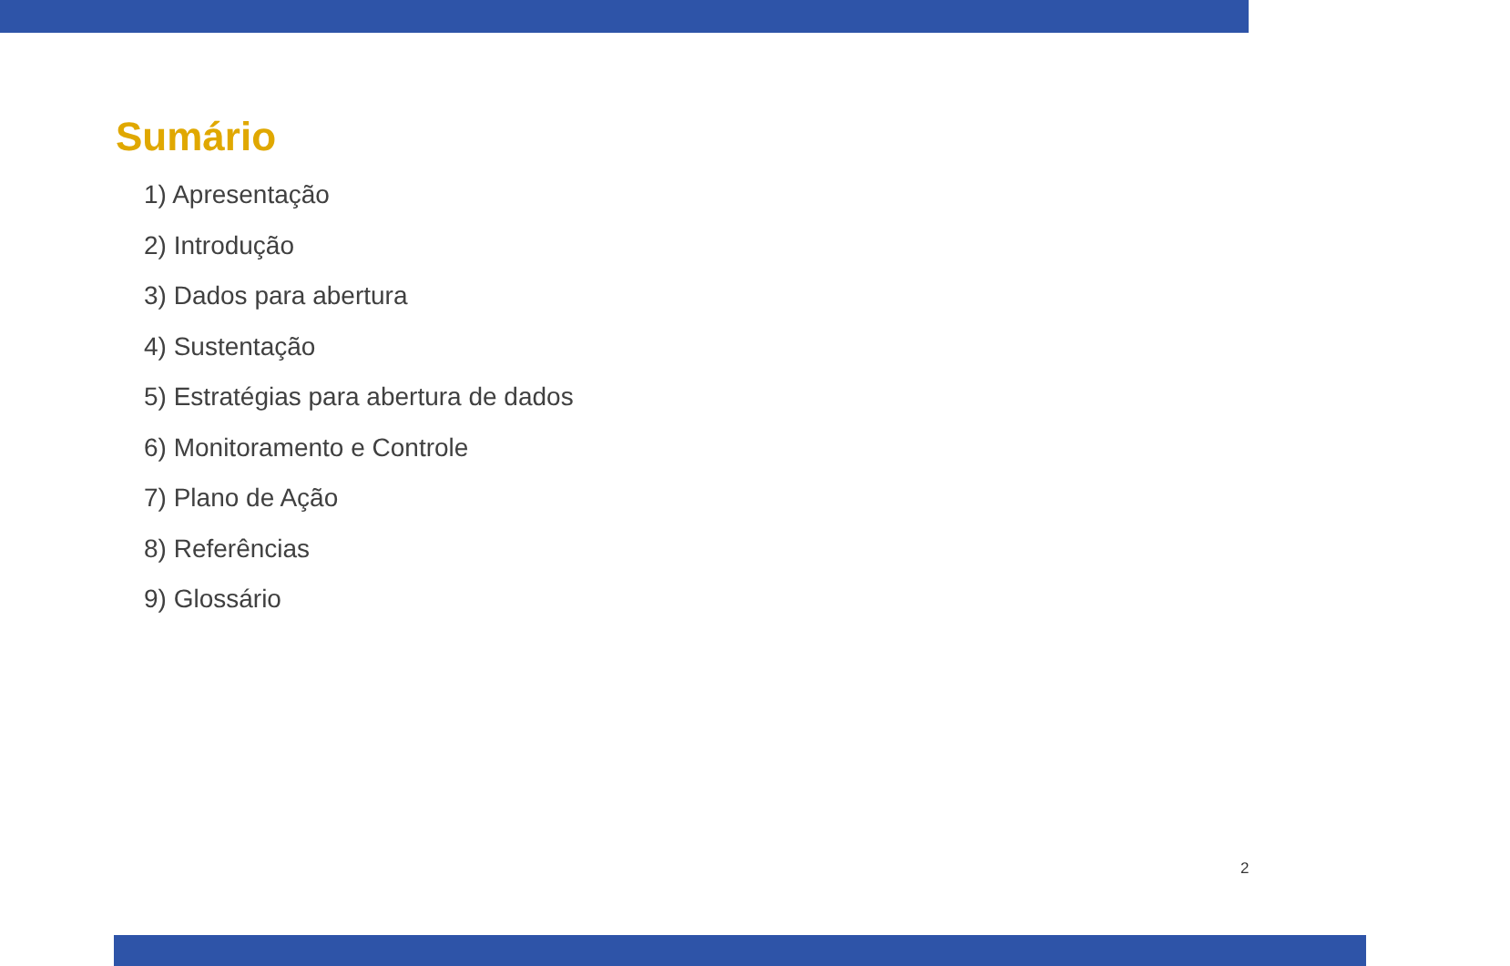Sumário
1) Apresentação
2) Introdução
3) Dados para abertura
4) Sustentação
5) Estratégias para abertura de dados
6) Monitoramento e Controle
7) Plano de Ação
8) Referências
9) Glossário
2